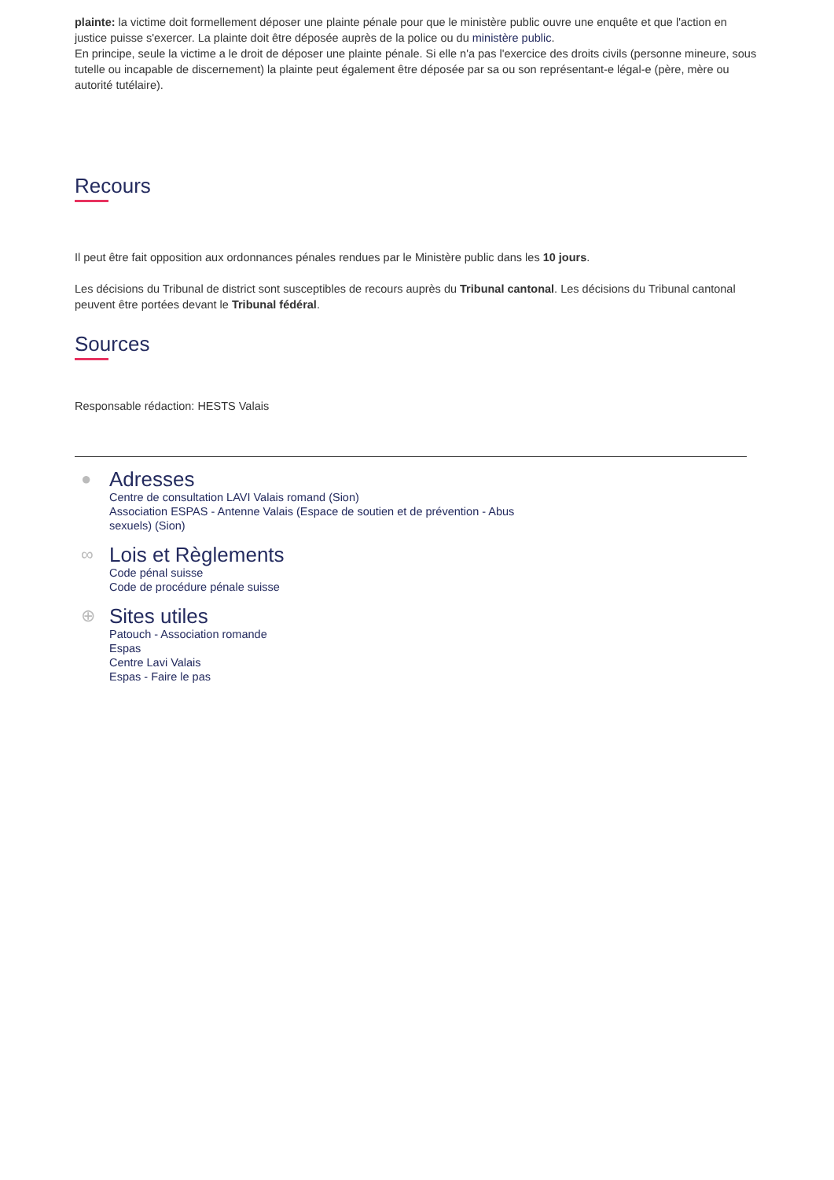plainte: la victime doit formellement déposer une plainte pénale pour que le ministère public ouvre une enquête et que l'action en justice puisse s'exercer. La plainte doit être déposée auprès de la police ou du ministère public.
En principe, seule la victime a le droit de déposer une plainte pénale. Si elle n'a pas l'exercice des droits civils (personne mineure, sous tutelle ou incapable de discernement) la plainte peut également être déposée par sa ou son représentant-e légal-e (père, mère ou autorité tutélaire).
Recours
Il peut être fait opposition aux ordonnances pénales rendues par le Ministère public dans les 10 jours.
Les décisions du Tribunal de district sont susceptibles de recours auprès du Tribunal cantonal. Les décisions du Tribunal cantonal peuvent être portées devant le Tribunal fédéral.
Sources
Responsable rédaction: HESTS Valais
●
Adresses
Centre de consultation LAVI Valais romand (Sion)
Association ESPAS - Antenne Valais (Espace de soutien et de prévention - Abus
sexuels) (Sion)
∞
Lois et Règlements
Code pénal suisse
Code de procédure pénale suisse
⊕
Sites utiles
Patouch - Association romande
Espas
Centre Lavi Valais
Espas - Faire le pas